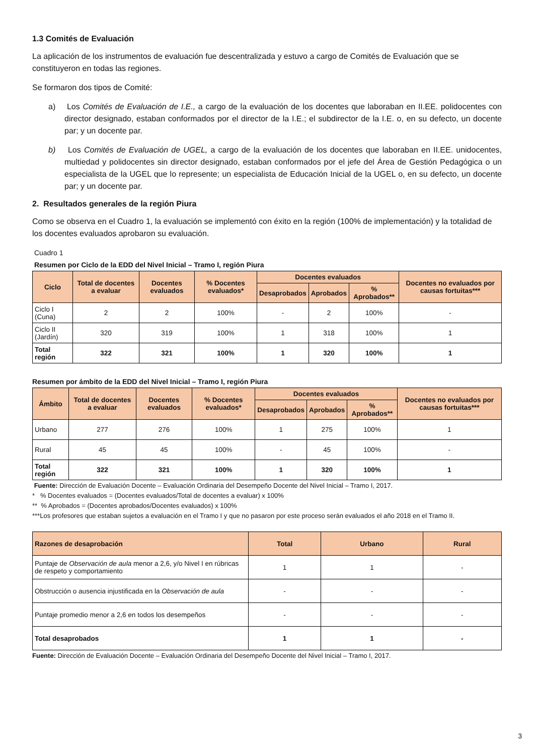1.3 Comités de Evaluación
La aplicación de los instrumentos de evaluación fue descentralizada y estuvo a cargo de Comités de Evaluación que se constituyeron en todas las regiones.
Se formaron dos tipos de Comité:
a) Los Comités de Evaluación de I.E., a cargo de la evaluación de los docentes que laboraban en II.EE. polidocentes con director designado, estaban conformados por el director de la I.E.; el subdirector de la I.E. o, en su defecto, un docente par; y un docente par.
b) Los Comités de Evaluación de UGEL, a cargo de la evaluación de los docentes que laboraban en II.EE. unidocentes, multiedad y polidocentes sin director designado, estaban conformados por el jefe del Área de Gestión Pedagógica o un especialista de la UGEL que lo represente; un especialista de Educación Inicial de la UGEL o, en su defecto, un docente par; y un docente par.
2. Resultados generales de la región Piura
Como se observa en el Cuadro 1, la evaluación se implementó con éxito en la región (100% de implementación) y la totalidad de los docentes evaluados aprobaron su evaluación.
Cuadro 1
Resumen por Ciclo de la EDD del Nivel Inicial – Tramo I, región Piura
| Ciclo | Total de docentes a evaluar | Docentes evaluados | % Docentes evaluados* | Docentes evaluados | | | Docentes no evaluados por causas fortuitas*** |
| --- | --- | --- | --- | --- | --- | --- | --- |
| | | | | Desaprobados | Aprobados | % Aprobados** | |
| Ciclo I (Cuna) | 2 | 2 | 100% | - | 2 | 100% | - |
| Ciclo II (Jardín) | 320 | 319 | 100% | 1 | 318 | 100% | 1 |
| Total región | 322 | 321 | 100% | 1 | 320 | 100% | 1 |
Resumen por ámbito de la EDD del Nivel Inicial – Tramo I, región Piura
| Ámbito | Total de docentes a evaluar | Docentes evaluados | % Docentes evaluados* | Docentes evaluados | | | Docentes no evaluados por causas fortuitas*** |
| --- | --- | --- | --- | --- | --- | --- | --- |
| | | | | Desaprobados | Aprobados | % Aprobados** | |
| Urbano | 277 | 276 | 100% | 1 | 275 | 100% | 1 |
| Rural | 45 | 45 | 100% | - | 45 | 100% | - |
| Total región | 322 | 321 | 100% | 1 | 320 | 100% | 1 |
Fuente: Dirección de Evaluación Docente – Evaluación Ordinaria del Desempeño Docente del Nivel Inicial – Tramo I, 2017.
* % Docentes evaluados = (Docentes evaluados/Total de docentes a evaluar) x 100%
** % Aprobados = (Docentes aprobados/Docentes evaluados) x 100%
***Los profesores que estaban sujetos a evaluación en el Tramo I y que no pasaron por este proceso serán evaluados el año 2018 en el Tramo II.
| Razones de desaprobación | Total | Urbano | Rural |
| --- | --- | --- | --- |
| Puntaje de Observación de aula menor a 2,6, y/o Nivel I en rúbricas de respeto y comportamiento | 1 | 1 | - |
| Obstrucción o ausencia injustificada en la Observación de aula | - | - | - |
| Puntaje promedio menor a 2,6 en todos los desempeños | - | - | - |
| Total desaprobados | 1 | 1 | - |
Fuente: Dirección de Evaluación Docente – Evaluación Ordinaria del Desempeño Docente del Nivel Inicial – Tramo I, 2017.
3